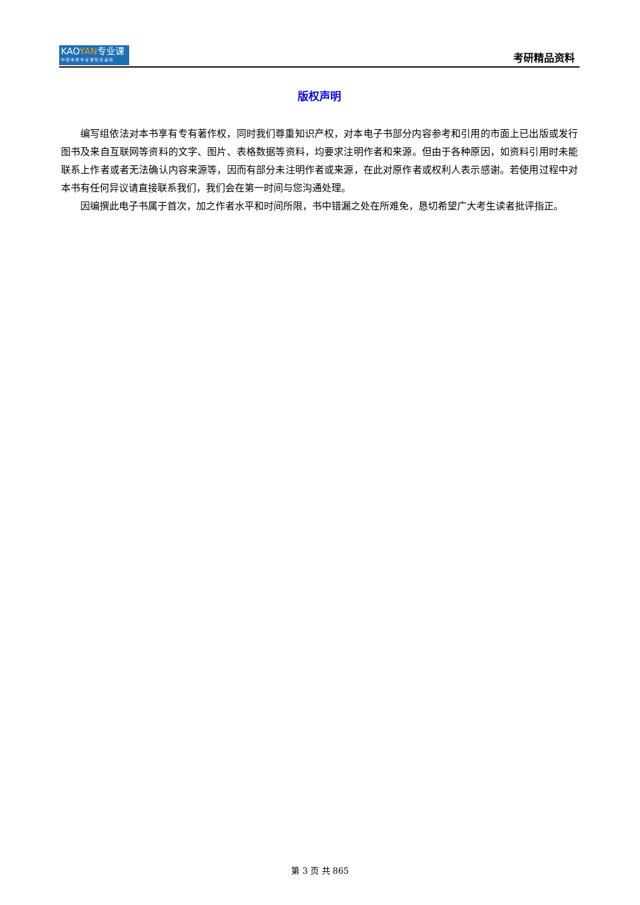KAOYAN专业课
中国考研专业课知名品牌
考研精品资料
版权声明
编写组依法对本书享有专有著作权，同时我们尊重知识产权，对本电子书部分内容参考和引用的市面上已出版或发行图书及来自互联网等资料的文字、图片、表格数据等资料，均要求注明作者和来源。但由于各种原因，如资料引用时未能联系上作者或者无法确认内容来源等，因而有部分未注明作者或来源，在此对原作者或权利人表示感谢。若使用过程中对本书有任何异议请直接联系我们，我们会在第一时间与您沟通处理。
因编撰此电子书属于首次，加之作者水平和时间所限，书中错漏之处在所难免，恳切希望广大考生读者批评指正。
第 3 页 共 865